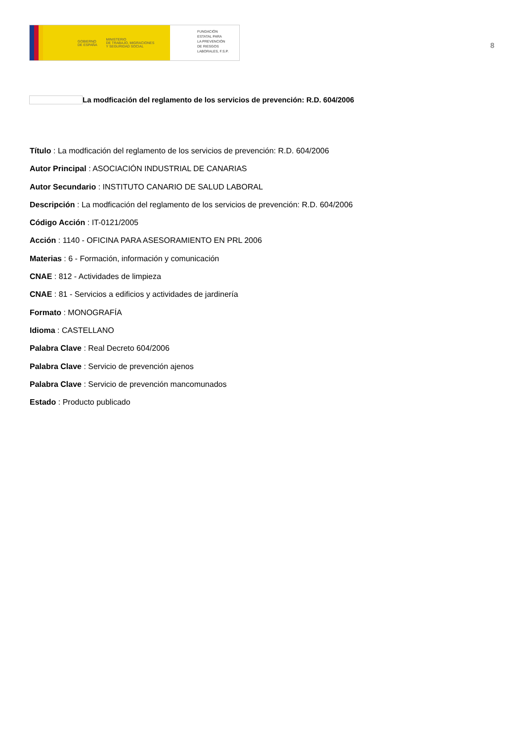GOBIERNO
DE ESPAÑA MINISTERIO
DE TRABAJO, MIGRACIONES
Y SEGURIDAD SOCIAL
FUNDACIÓN
ESTATAL PARA
LA PREVENCIÓN
DE RIESGOS
LABORALES, F.S.P.
8
La modficación del reglamento de los servicios de prevención: R.D. 604/2006
Título : La modficación del reglamento de los servicios de prevención: R.D. 604/2006
Autor Principal : ASOCIACIÓN INDUSTRIAL DE CANARIAS
Autor Secundario : INSTITUTO CANARIO DE SALUD LABORAL
Descripción : La modficación del reglamento de los servicios de prevención: R.D. 604/2006
Código Acción : IT-0121/2005
Acción : 1140 - OFICINA PARA ASESORAMIENTO EN PRL 2006
Materias : 6 - Formación, información y comunicación
CNAE : 812 - Actividades de limpieza
CNAE : 81 - Servicios a edificios y actividades de jardinería
Formato : MONOGRAFÍA
Idioma : CASTELLANO
Palabra Clave : Real Decreto 604/2006
Palabra Clave : Servicio de prevención ajenos
Palabra Clave : Servicio de prevención mancomunados
Estado : Producto publicado